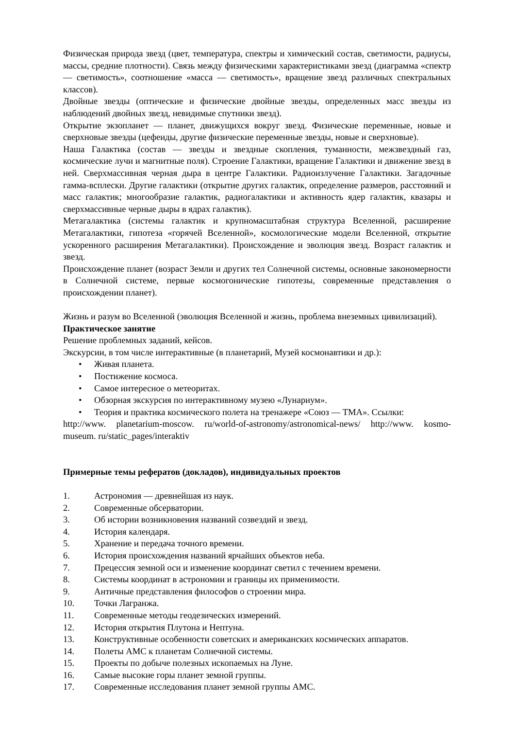Физическая природа звезд (цвет, температура, спектры и химический состав, светимости, радиусы, массы, средние плотности). Связь между физическими характеристиками звезд (диаграмма «спектр — светимость», соотношение «масса — светимость», вращение звезд различных спектральных классов).
Двойные звезды (оптические и физические двойные звезды, определенных масс звезды из наблюдений двойных звезд, невидимые спутники звезд).
Открытие экзопланет — планет, движущихся вокруг звезд. Физические переменные, новые и сверхновые звезды (цефеиды, другие физические переменные звезды, новые и сверхновые).
Наша Галактика (состав — звезды и звездные скопления, туманности, межзвездный газ, космические лучи и магнитные поля). Строение Галактики, вращение Галактики и движение звезд в ней. Сверхмассивная черная дыра в центре Галактики. Радиоизлучение Галактики. Загадочные гамма-всплески. Другие галактики (открытие других галактик, определение размеров, расстояний и масс галактик; многообразие галактик, радиогалактики и активность ядер галактик, квазары и сверхмассивные черные дыры в ядрах галактик).
Метагалактика (системы галактик и крупномасштабная структура Вселенной, расширение Метагалактики, гипотеза «горячей Вселенной», космологические модели Вселенной, открытие ускоренного расширения Метагалактики). Происхождение и эволюция звезд. Возраст галактик и звезд.
Происхождение планет (возраст Земли и других тел Солнечной системы, основные закономерности в Солнечной системе, первые космогонические гипотезы, современные представления о происхождении планет).
Жизнь и разум во Вселенной (эволюция Вселенной и жизнь, проблема внеземных цивилизаций).
Практическое занятие
Решение проблемных заданий, кейсов.
Экскурсии, в том числе интерактивные (в планетарий, Музей космонавтики и др.):
• Живая планета.
• Постижение космоса.
• Самое интересное о метеоритах.
• Обзорная экскурсия по интерактивному музею «Лунариум».
• Теория и практика космического полета на тренажере «Союз — ТМА». Ссылки:
http://www. planetarium-moscow. ru/world-of-astronomy/astronomical-news/ http://www. kosmo-museum. ru/static_pages/interaktiv
Примерные темы рефератов (докладов), индивидуальных проектов
1. Астрономия — древнейшая из наук.
2. Современные обсерватории.
3. Об истории возникновения названий созвездий и звезд.
4. История календаря.
5. Хранение и передача точного времени.
6. История происхождения названий ярчайших объектов неба.
7. Прецессия земной оси и изменение координат светил с течением времени.
8. Системы координат в астрономии и границы их применимости.
9. Античные представления философов о строении мира.
10. Точки Лагранжа.
11. Современные методы геодезических измерений.
12. История открытия Плутона и Нептуна.
13. Конструктивные особенности советских и американских космических аппаратов.
14. Полеты АМС к планетам Солнечной системы.
15. Проекты по добыче полезных ископаемых на Луне.
16. Самые высокие горы планет земной группы.
17. Современные исследования планет земной группы АМС.